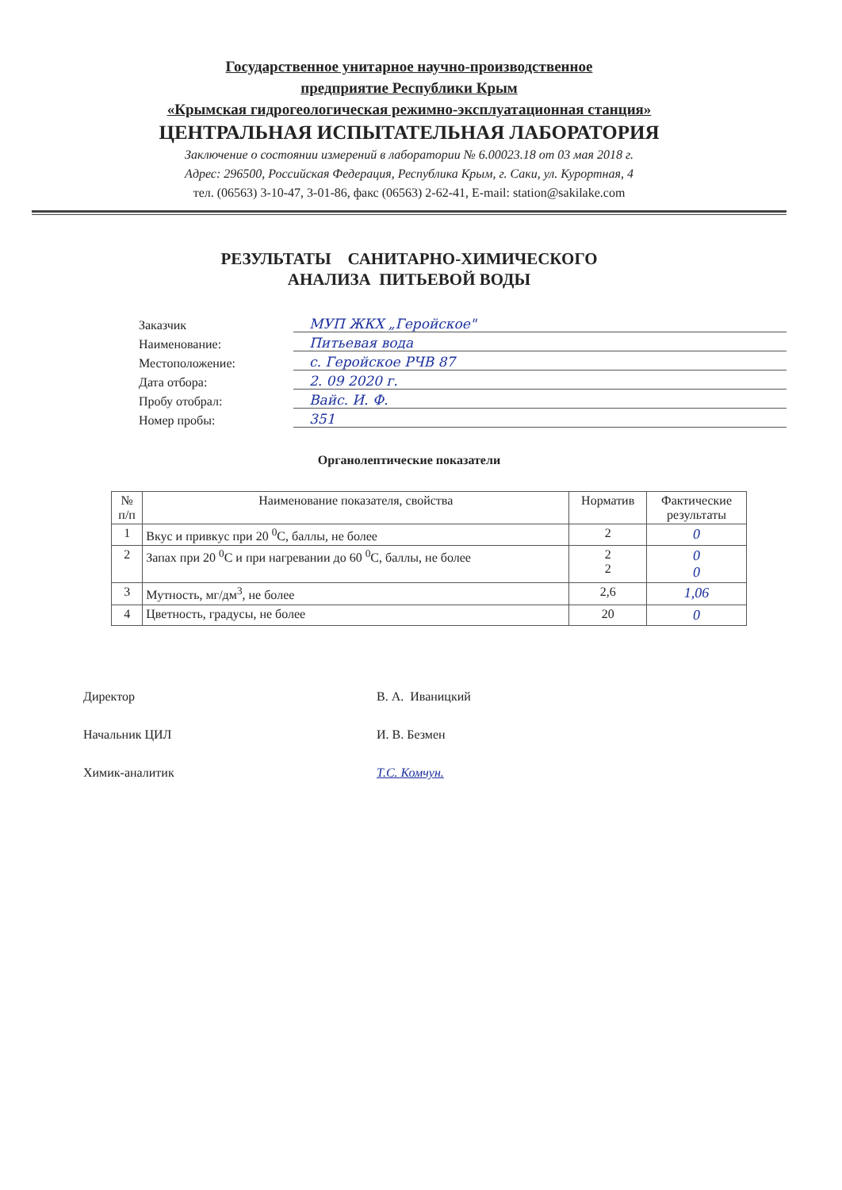Государственное унитарное научно-производственное
предприятие Республики Крым
«Крымская гидрогеологическая режимно-эксплуатационная станция»
ЦЕНТРАЛЬНАЯ ИСПЫТАТЕЛЬНАЯ ЛАБОРАТОРИЯ
Заключение о состоянии измерений в лаборатории № 6.00023.18 от 03 мая 2018 г.
Адрес: 296500, Российская Федерация, Республика Крым, г. Саки, ул. Курортная, 4
тел. (06563) 3-10-47, 3-01-86, факс (06563) 2-62-41, E-mail: station@sakilake.com
РЕЗУЛЬТАТЫ САНИТАРНО-ХИМИЧЕСКОГО
АНАЛИЗА ПИТЬЕВОЙ ВОДЫ
Заказчик МУП ЖКХ „Геройское"
Наименование: Питьевая вода
Местоположение: с. Геройское РЧВ 87
Дата отбора: 2. 09 2020 г.
Пробу отобрал: Вайс. И. Ф.
Номер пробы: 351
Органолептические показатели
| № п/п | Наименование показателя, свойства | Норматив | Фактические результаты |
| --- | --- | --- | --- |
| 1 | Вкус и привкус при 20 <sup>0</sup>С, баллы, не более | 2 | 0 |
| 2 | Запах при 20 <sup>0</sup>С и при нагревании до 60 <sup>0</sup>С, баллы, не более | 2 2 | 0 0 |
| 3 | Мутность, мг/дм<sup>3</sup>, не более | 2,6 | 1,06 |
| 4 | Цветность, градусы, не более | 20 | 0 |
Директор В. А. Иваницкий
Начальник ЦИЛ И. В. Безмен
Химик-аналитик Т.С. Комчун.